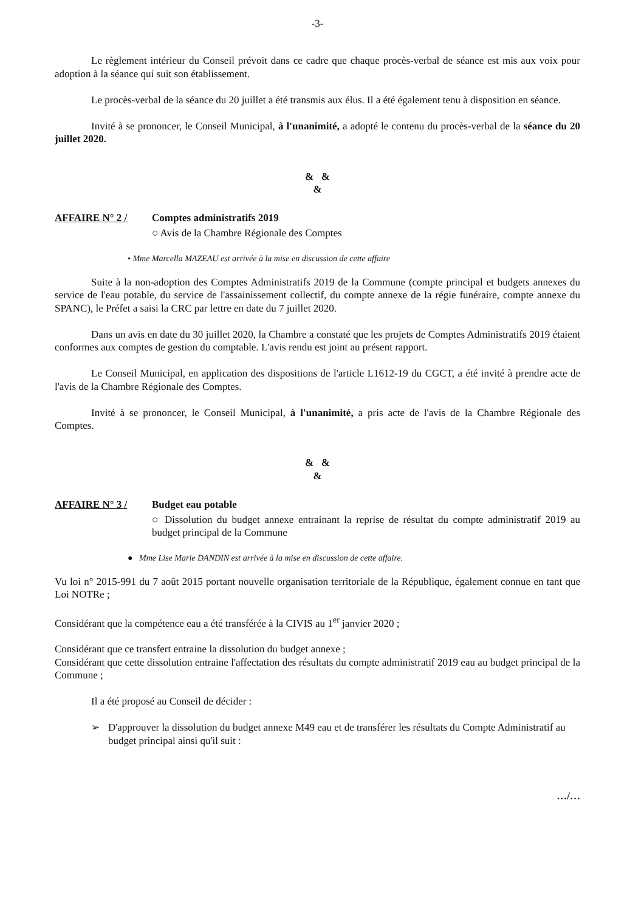-3-
Le règlement intérieur du Conseil prévoit dans ce cadre que chaque procès-verbal de séance est mis aux voix pour adoption à la séance qui suit son établissement.
Le procès-verbal de la séance du 20 juillet a été transmis aux élus. Il a été également tenu à disposition en séance.
Invité à se prononcer, le Conseil Municipal, à l'unanimité, a adopté le contenu du procès-verbal de la séance du 20 juillet 2020.
& &
&
AFFAIRE N° 2 / Comptes administratifs 2019
○ Avis de la Chambre Régionale des Comptes
• Mme Marcella MAZEAU est arrivée à la mise en discussion de cette affaire
Suite à la non-adoption des Comptes Administratifs 2019 de la Commune (compte principal et budgets annexes du service de l'eau potable, du service de l'assainissement collectif, du compte annexe de la régie funéraire, compte annexe du SPANC), le Préfet a saisi la CRC par lettre en date du 7 juillet 2020.
Dans un avis en date du 30 juillet 2020, la Chambre a constaté que les projets de Comptes Administratifs 2019 étaient conformes aux comptes de gestion du comptable. L'avis rendu est joint au présent rapport.
Le Conseil Municipal, en application des dispositions de l'article L1612-19 du CGCT, a été invité à prendre acte de l'avis de la Chambre Régionale des Comptes.
Invité à se prononcer, le Conseil Municipal, à l'unanimité, a pris acte de l'avis de la Chambre Régionale des Comptes.
& &
&
AFFAIRE N° 3 / Budget eau potable
○ Dissolution du budget annexe entrainant la reprise de résultat du compte administratif 2019 au budget principal de la Commune
● Mme Lise Marie DANDIN est arrivée à la mise en discussion de cette affaire.
Vu loi n° 2015-991 du 7 août 2015 portant nouvelle organisation territoriale de la République, également connue en tant que Loi NOTRe ;
Considérant que la compétence eau a été transférée à la CIVIS au 1<sup>er</sup> janvier 2020 ;
Considérant que ce transfert entraine la dissolution du budget annexe ;
Considérant que cette dissolution entraine l'affectation des résultats du compte administratif 2019 eau au budget principal de la Commune ;
Il a été proposé au Conseil de décider :
➢ D'approuver la dissolution du budget annexe M49 eau et de transférer les résultats du Compte Administratif au budget principal ainsi qu'il suit :
…/…